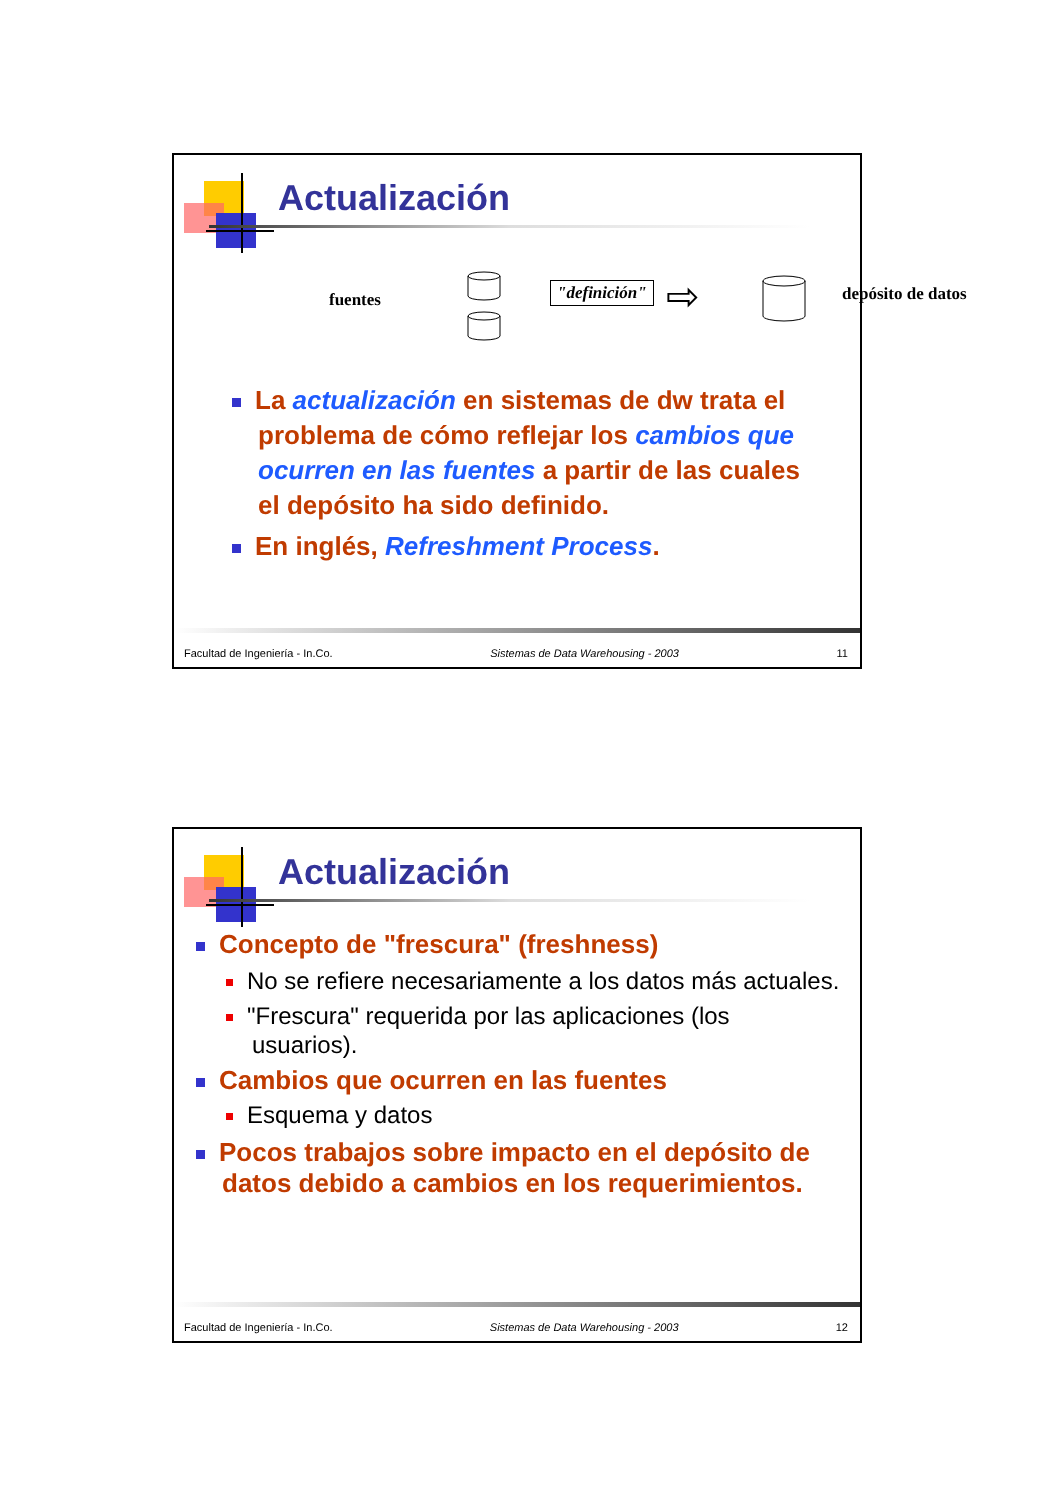Actualización
fuentes "definición" ⇨ depósito de datos
La actualización en sistemas de dw trata el problema de cómo reflejar los cambios que ocurren en las fuentes a partir de las cuales el depósito ha sido definido.
En inglés, Refreshment Process.
Facultad de Ingeniería - In.Co. Sistemas de Data Warehousing - 2003 11
Actualización
Concepto de "frescura" (freshness)
No se refiere necesariamente a los datos más actuales.
"Frescura" requerida por las aplicaciones (los usuarios).
Cambios que ocurren en las fuentes
Esquema y datos
Pocos trabajos sobre impacto en el depósito de datos debido a cambios en los requerimientos.
Facultad de Ingeniería - In.Co. Sistemas de Data Warehousing - 2003 12